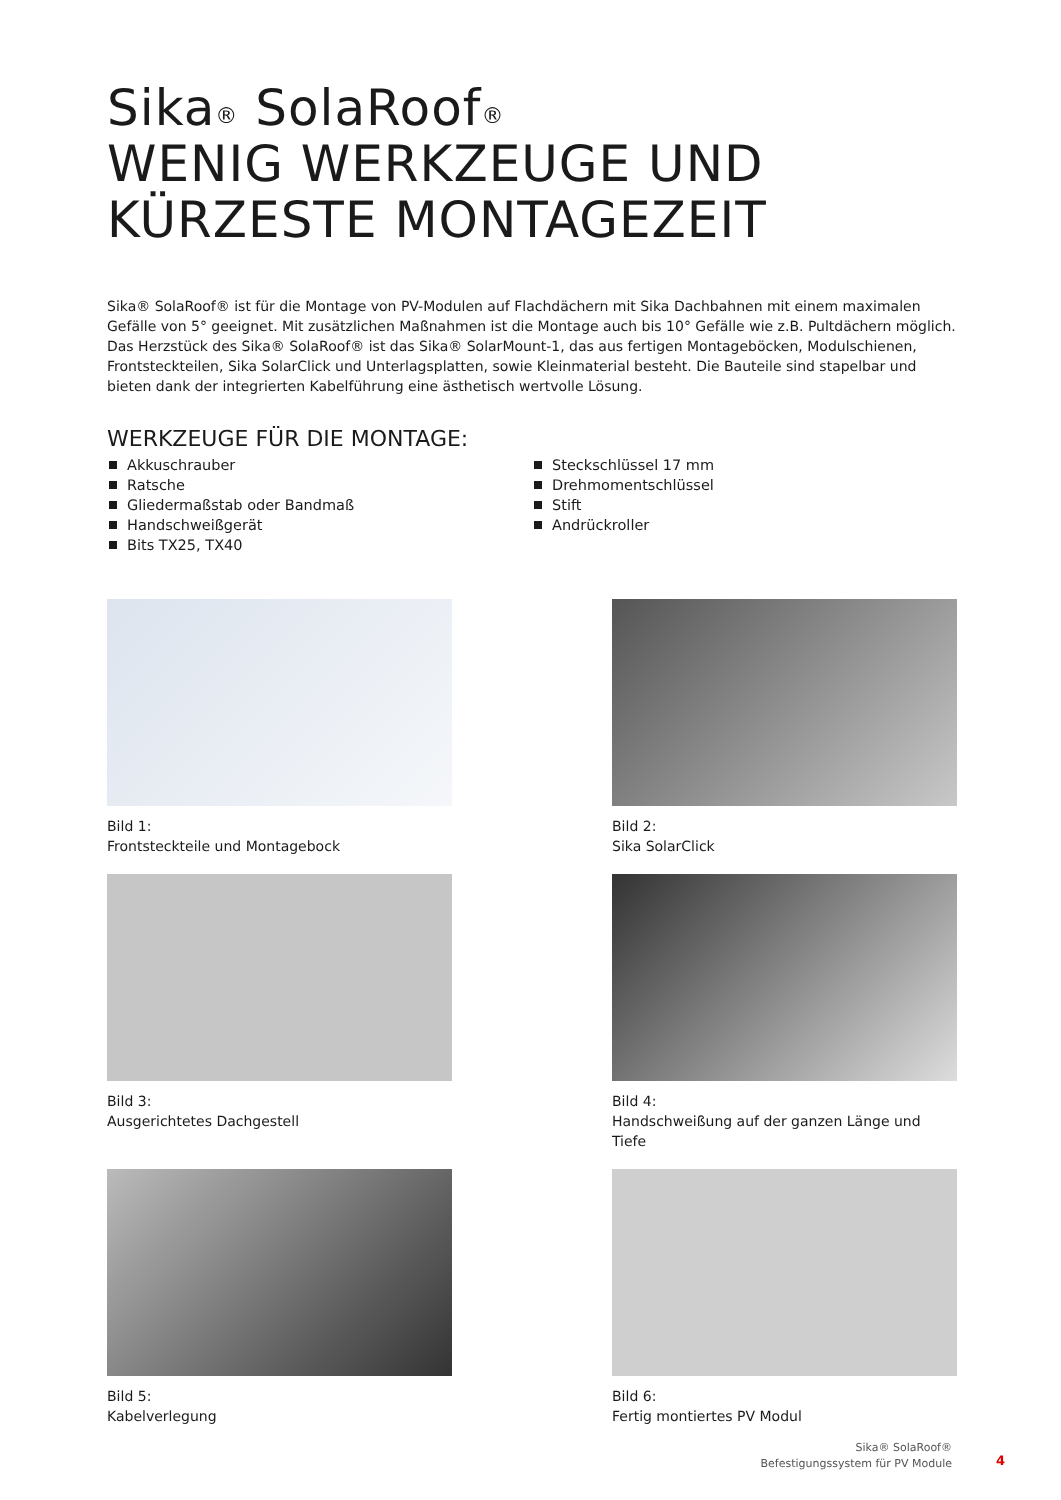Sika<sup>®</sup> SolaRoof<sup>®</sup>
WENIG WERKZEUGE UND
KÜRZESTE MONTAGEZEIT
Sika® SolaRoof® ist für die Montage von PV-Modulen auf Flachdächern mit Sika Dachbahnen mit einem maximalen Gefälle von 5° geeignet. Mit zusätzlichen Maßnahmen ist die Montage auch bis 10° Gefälle wie z.B. Pultdächern möglich. Das Herzstück des Sika® SolaRoof® ist das Sika® SolarMount-1, das aus fertigen Montageböcken, Modulschienen, Frontsteckteilen, Sika SolarClick und Unterlagsplatten, sowie Kleinmaterial besteht. Die Bauteile sind stapelbar und bieten dank der integrierten Kabelführung eine ästhetisch wertvolle Lösung.
WERKZEUGE FÜR DIE MONTAGE:
Akkuschrauber
Ratsche
Gliedermaßstab oder Bandmaß
Handschweißgerät
Bits TX25, TX40
Steckschlüssel 17 mm
Drehmomentschlüssel
Stift
Andrückroller
Bild 1:
Frontsteckteile und Montagebock
Bild 2:
Sika SolarClick
Bild 3:
Ausgerichtetes Dachgestell
Bild 4:
Handschweißung auf der ganzen Länge und Tiefe
Bild 5:
Kabelverlegung
Bild 6:
Fertig montiertes PV Modul
Sika® SolaRoof®
Befestigungssystem für PV Module
4